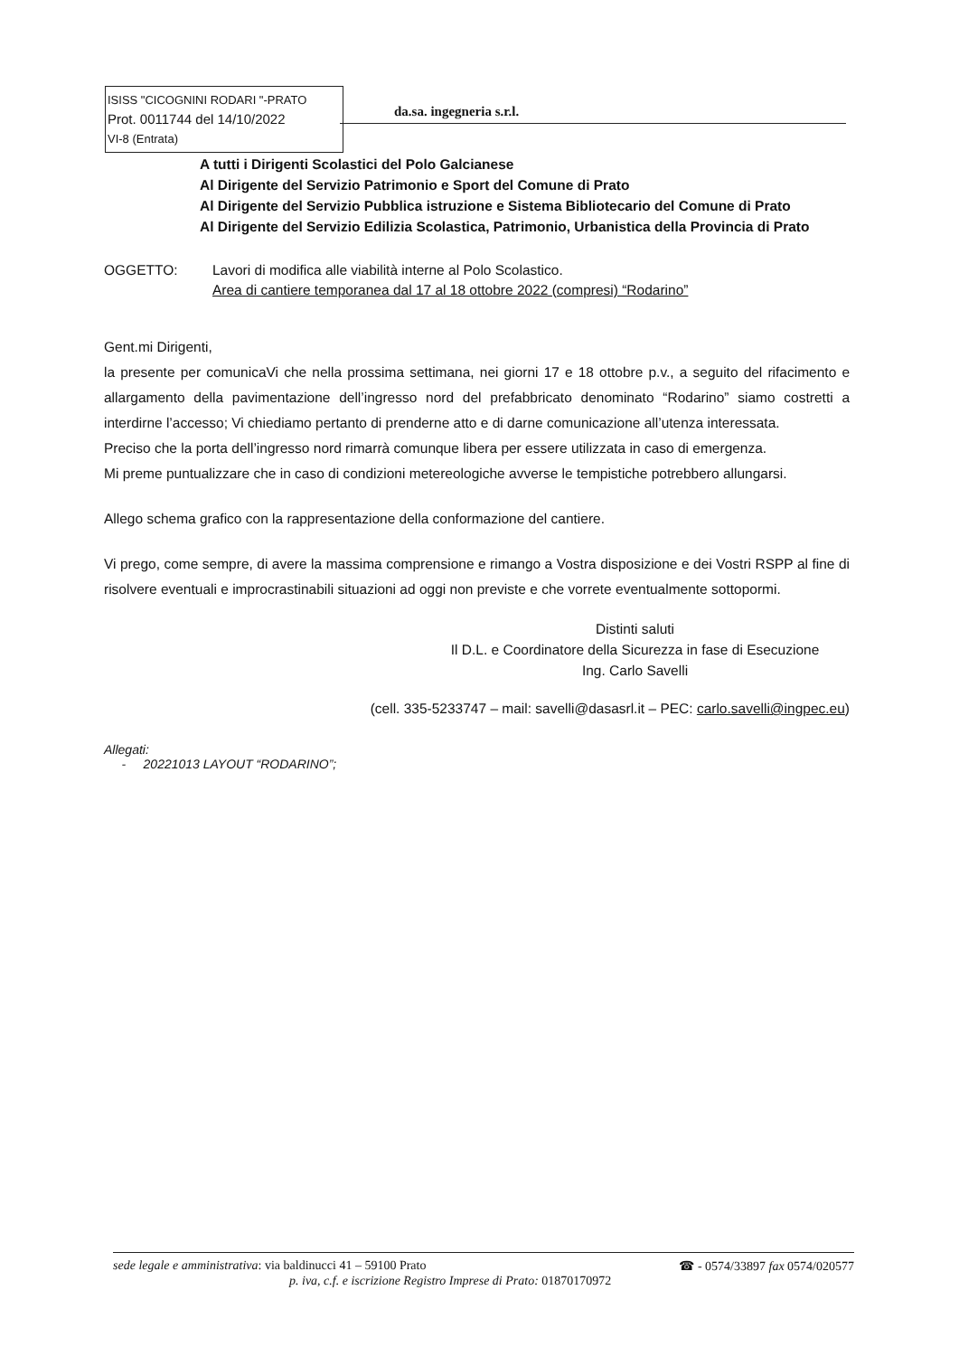ISISS "CICOGNINI RODARI "-PRATO
Prot. 0011744 del 14/10/2022
VI-8 (Entrata)
da.sa. ingegneria s.r.l.
A tutti i Dirigenti Scolastici del Polo Galcianese
Al Dirigente del Servizio Patrimonio e Sport del Comune di Prato
Al Dirigente del Servizio Pubblica istruzione e Sistema Bibliotecario del Comune di Prato
Al Dirigente del Servizio Edilizia Scolastica, Patrimonio, Urbanistica della Provincia di Prato
OGGETTO: Lavori di modifica alle viabilità interne al Polo Scolastico.
Area di cantiere temporanea dal 17 al 18 ottobre 2022 (compresi) “Rodarino”
Gent.mi Dirigenti,
la presente per comunicaVi che nella prossima settimana, nei giorni 17 e 18 ottobre p.v., a seguito del rifacimento e allargamento della pavimentazione dell’ingresso nord del prefabbricato denominato “Rodarino” siamo costretti a interdirne l’accesso; Vi chiediamo pertanto di prenderne atto e di darne comunicazione all’utenza interessata.
Preciso che la porta dell’ingresso nord rimarrà comunque libera per essere utilizzata in caso di emergenza.
Mi preme puntualizzare che in caso di condizioni metereologiche avverse le tempistiche potrebbero allungarsi.
Allego schema grafico con la rappresentazione della conformazione del cantiere.
Vi prego, come sempre, di avere la massima comprensione e rimango a Vostra disposizione e dei Vostri RSPP al fine di risolvere eventuali e improcrastinabili situazioni ad oggi non previste e che vorrete eventualmente sottopormi.
Distinti saluti
Il D.L. e Coordinatore della Sicurezza in fase di Esecuzione
Ing. Carlo Savelli
(cell. 335-5233747 – mail: savelli@dasasrl.it – PEC: carlo.savelli@ingpec.eu)
Allegati:
- 20221013 LAYOUT “RODARINO”;
sede legale e amministrativa: via baldinucci 41 – 59100 Prato ☎ - 0574/33897 fax 0574/020577
p. iva, c.f. e iscrizione Registro Imprese di Prato: 01870170972